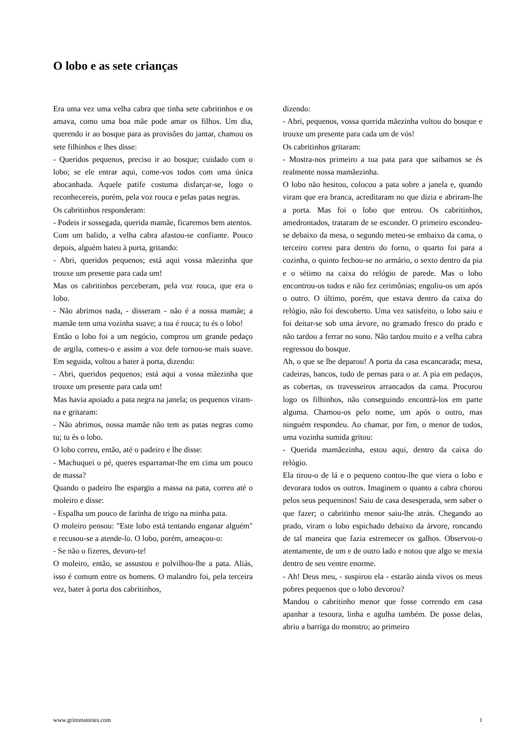O lobo e as sete crianças
Era uma vez uma velha cabra que tinha sete cabritinhos e os amava, como uma boa mãe pode amar os filhos. Um dia, querendo ir ao bosque para as provisões do jantar, chamou os sete filhinhos e lhes disse:
- Queridos pequenos, preciso ir ao bosque; cuidado com o lobo; se ele entrar aqui, come-vos todos com uma única abocanhada. Aquele patife costuma disfarçar-se, logo o reconhecereis, porém, pela voz rouca e pelas patas negras.
Os cabritinhos responderam:
- Podeis ir sossegada, querida mamãe, ficaremos bem atentos.
Com um balido, a velha cabra afastou-se confiante. Pouco depois, alguém bateu à porta, gritando:
- Abri, queridos pequenos; está aqui vossa mãezinha que trouxe um presente para cada um!
Mas os cabritinhos perceberam, pela voz rouca, que era o lobo.
- Não abrimos nada, - disseram - não é a nossa mamãe; a mamãe tem uma vozinha suave; a tua é rouca; tu és o lobo!
Então o lobo foi a um negócio, comprou um grande pedaço de argila, comeu-o e assim a voz dele tornou-se mais suave. Em seguida, voltou a bater à porta, dizendo:
- Abri, queridos pequenos; está aqui a vossa mãezinha que trouxe um presente para cada um!
Mas havia apoiado a pata negra na janela; os pequenos viram-na e gritaram:
- Não abrimos, nossa mamãe não tem as patas negras como tu; tu és o lobo.
O lobo correu, então, até o padeiro e lhe disse:
- Machuquei o pé, queres esparramar-lhe em cima um pouco de massa?
Quando o padeiro lhe espargiu a massa na pata, correu até o moleiro e disse:
- Espalha um pouco de farinha de trigo na minha pata.
O moleiro pensou: "Este lobo está tentando enganar alguém" e recusou-se a atende-lo. O lobo, porém, ameaçou-o:
- Se não o fizeres, devoro-te!
O moleiro, então, se assustou e polvilhou-lhe a pata. Aliás, isso é comum entre os homens. O malandro foi, pela terceira vez, bater à porta dos cabritinhos,
dizendo:
- Abri, pequenos, vossa querida mãezinha voltou do bosque e trouxe um presente para cada um de vós!
Os cabritinhos gritaram:
- Mostra-nos primeiro a tua pata para que saibamos se és realmente nossa mamãezinha.
O lobo não hesitou, colocou a pata sobre a janela e, quando viram que era branca, acreditaram no que dizia e abriram-lhe a porta. Mas foi o lobo que entrou. Os cabritinhos, amedrontados, trataram de se esconder. O primeiro escondeu-se debaixo da mesa, o segundo meteu-se embaixo da cama, o terceiro correu para dentro do forno, o quarto foi para a cozinha, o quinto fechou-se no armário, o sexto dentro da pia e o sétimo na caixa do relógio de parede. Mas o lobo encontrou-os todos e não fez cerimônias; engoliu-os um após o outro. O último, porém, que estava dentro da caixa do relógio, não foi descoberto. Uma vez satisfeito, o lobo saiu e foi deitar-se sob uma árvore, no gramado fresco do prado e não tardou a ferrar no sono. Não tardou muito e a velha cabra regressou do bosque.
Ah, o que se lhe deparou! A porta da casa escancarada; mesa, cadeiras, bancos, tudo de pernas para o ar. A pia em pedaços, as cobertas, os travesseiros arrancados da cama. Procurou logo os filhinhos, não conseguindo encontrá-los em parte alguma. Chamou-os pelo nome, um após o outro, mas ninguém respondeu. Ao chamar, por fim, o menor de todos, uma vozinha sumida gritou:
- Querida mamãezinha, estou aqui, dentro da caixa do relógio.
Ela tirou-o de lá e o pequeno contou-lhe que viera o lobo e devorara todos os outros. Imaginem o quanto a cabra chorou pelos seus pequeninos! Saiu de casa desesperada, sem saber o que fazer; o cabritinho menor saiu-lhe atrás. Chegando ao prado, viram o lobo espichado debaixo da árvore, roncando de tal maneira que fazia estremecer os galhos. Observou-o atentamente, de um e de outro lado e notou que algo se mexia dentro de seu ventre enorme.
- Ah! Deus meu, - suspirou ela - estarão ainda vivos os meus pobres pequenos que o lobo devorou?
Mandou o cabritinho menor que fosse correndo em casa apanhar a tesoura, linha e agulha também. De posse delas, abriu a barriga do monstro; ao primeiro
www.grimmstories.com 1